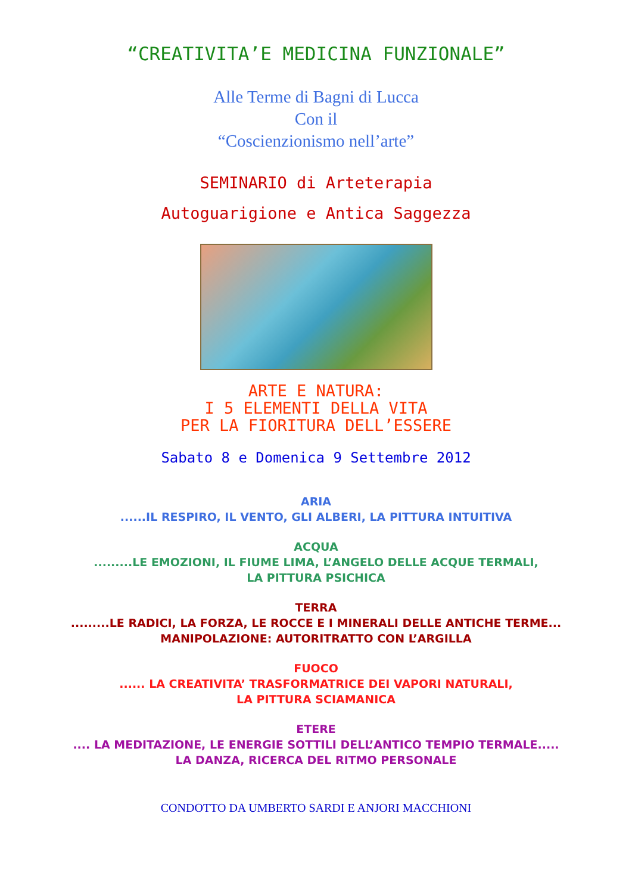“CREATIVITA’E MEDICINA FUNZIONALE”
Alle Terme di Bagni di Lucca
Con il
“Coscienzionismo nell’arte”
SEMINARIO di Arteterapia
Autoguarigione e Antica Saggezza
ARTE E NATURA:
I 5 ELEMENTI DELLA VITA
PER LA FIORITURA DELL’ESSERE
Sabato 8 e Domenica 9 Settembre 2012
ARIA
......IL RESPIRO, IL VENTO, GLI ALBERI, LA PITTURA INTUITIVA
ACQUA
.........LE EMOZIONI, IL FIUME LIMA, L’ANGELO DELLE ACQUE TERMALI,
LA PITTURA PSICHICA
TERRA
.........LE RADICI, LA FORZA, LE ROCCE E I MINERALI DELLE ANTICHE TERME...
MANIPOLAZIONE: AUTORITRATTO CON L’ARGILLA
FUOCO
...... LA CREATIVITA’ TRASFORMATRICE DEI VAPORI NATURALI,
LA PITTURA SCIAMANICA
ETERE
.... LA MEDITAZIONE, LE ENERGIE SOTTILI DELL’ANTICO TEMPIO TERMALE.....
LA DANZA, RICERCA DEL RITMO PERSONALE
CONDOTTO DA UMBERTO SARDI E ANJORI MACCHIONI